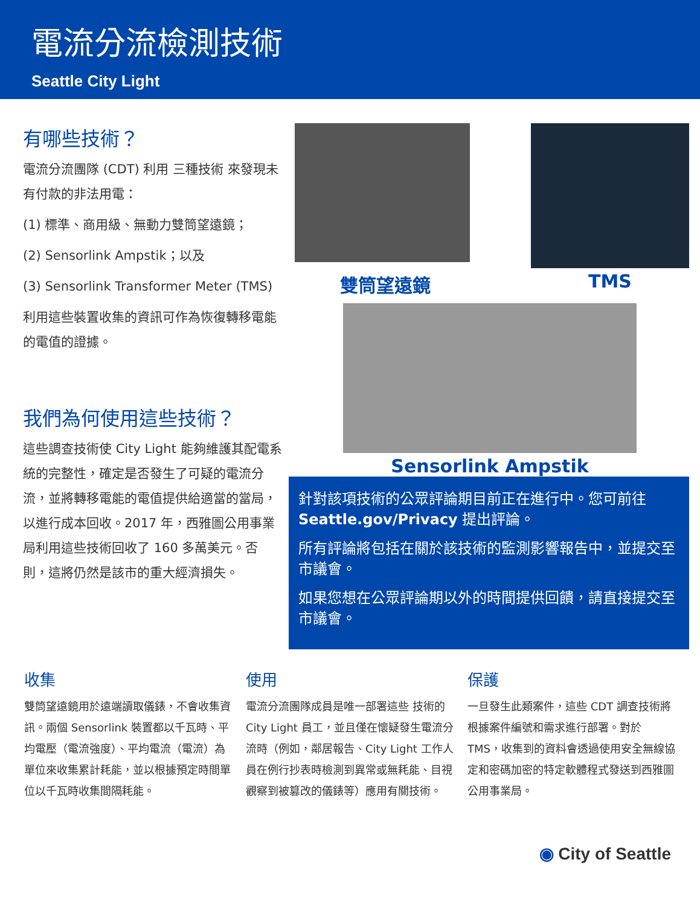電流分流檢測技術
Seattle City Light
有哪些技術？
電流分流團隊 (CDT) 利用 三種技術 來發現未有付款的非法用電：
(1) 標準、商用級、無動力雙筒望遠鏡；
(2) Sensorlink Ampstik；以及
(3) Sensorlink Transformer Meter (TMS)
利用這些裝置收集的資訊可作為恢復轉移電能的電值的證據。
我們為何使用這些技術？
這些調查技術使 City Light 能夠維護其配電系統的完整性，確定是否發生了可疑的電流分流，並將轉移電能的電值提供給適當的當局，以進行成本回收。2017 年，西雅圖公用事業局利用這些技術回收了 160 多萬美元。否則，這將仍然是該市的重大經濟損失。
雙筒望遠鏡
TMS
Sensorlink Ampstik
針對該項技術的公眾評論期目前正在進行中。您可前往 Seattle.gov/Privacy 提出評論。
所有評論將包括在關於該技術的監測影響報告中，並提交至市議會。
如果您想在公眾評論期以外的時間提供回饋，請直接提交至市議會。
收集
雙筒望遠鏡用於遠端讀取儀錶，不會收集資訊。兩個 Sensorlink 裝置都以千瓦時、平均電壓（電流強度）、平均電流（電流）為單位來收集累計耗能，並以根據預定時間單位以千瓦時收集間隔耗能。
使用
電流分流團隊成員是唯一部署這些 技術的 City Light 員工，並且僅在懷疑發生電流分流時（例如，鄰居報告、City Light 工作人員在例行抄表時檢測到異常或無耗能、目視觀察到被篡改的儀錶等）應用有關技術。
保護
一旦發生此類案件，這些 CDT 調查技術將根據案件編號和需求進行部署。對於 TMS，收集到的資料會透過使用安全無線協定和密碼加密的特定軟體程式發送到西雅圖公用事業局。
◉ City of Seattle